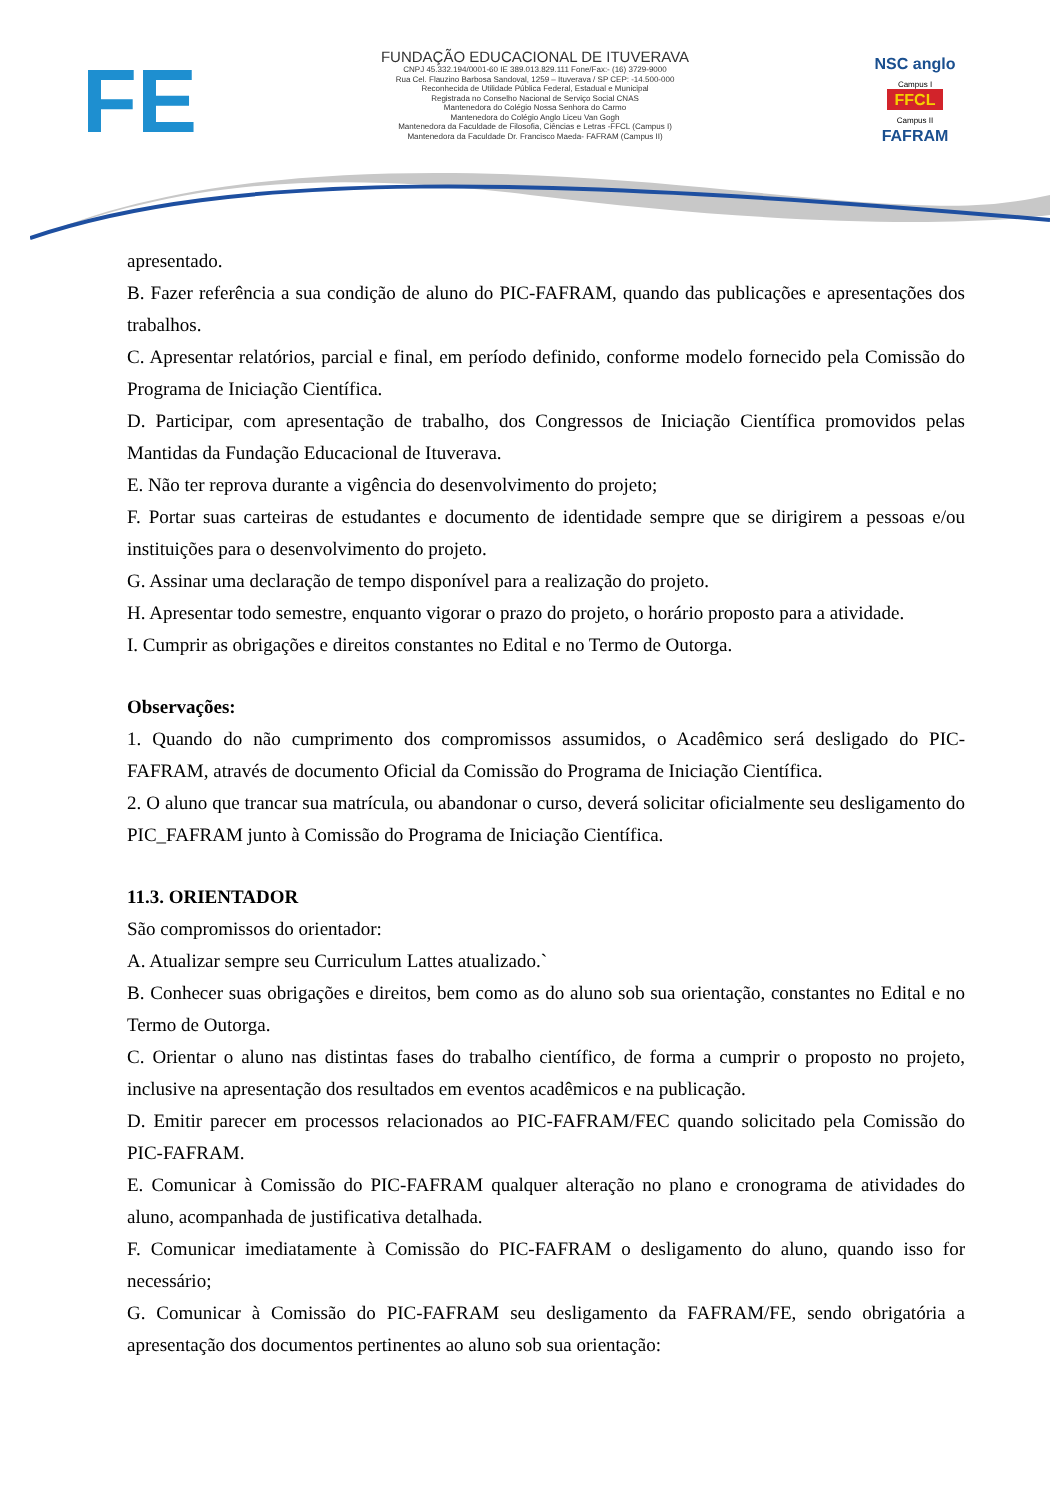FE
FUNDAÇÃO EDUCACIONAL DE ITUVERAVA
CNPJ 45.332.194/0001-60 IE 389.013.829.111 Fone/Fax:- (16) 3729-9000
Rua Cel. Flauzino Barbosa Sandoval, 1259 – Ituverava / SP CEP: -14.500-000
Reconhecida de Utilidade Pública Federal, Estadual e Municipal
Registrada no Conselho Nacional de Serviço Social CNAS
Mantenedora do Colégio Nossa Senhora do Carmo
Mantenedora do Colégio Anglo Liceu Van Gogh
Mantenedora da Faculdade de Filosofia, Ciências e Letras -FFCL (Campus I)
Mantenedora da Faculdade Dr. Francisco Maeda- FAFRAM (Campus II)
NSC anglo
Campus I
FFCL
Campus II
FAFRAM
apresentado.
B. Fazer referência a sua condição de aluno do PIC-FAFRAM, quando das publicações e apresentações dos trabalhos.
C. Apresentar relatórios, parcial e final, em período definido, conforme modelo fornecido pela Comissão do Programa de Iniciação Científica.
D. Participar, com apresentação de trabalho, dos Congressos de Iniciação Científica promovidos pelas Mantidas da Fundação Educacional de Ituverava.
E. Não ter reprova durante a vigência do desenvolvimento do projeto;
F. Portar suas carteiras de estudantes e documento de identidade sempre que se dirigirem a pessoas e/ou instituições para o desenvolvimento do projeto.
G. Assinar uma declaração de tempo disponível para a realização do projeto.
H. Apresentar todo semestre, enquanto vigorar o prazo do projeto, o horário proposto para a atividade.
I. Cumprir as obrigações e direitos constantes no Edital e no Termo de Outorga.
Observações:
1. Quando do não cumprimento dos compromissos assumidos, o Acadêmico será desligado do PIC-FAFRAM, através de documento Oficial da Comissão do Programa de Iniciação Científica.
2. O aluno que trancar sua matrícula, ou abandonar o curso, deverá solicitar oficialmente seu desligamento do PIC_FAFRAM junto à Comissão do Programa de Iniciação Científica.
11.3. ORIENTADOR
São compromissos do orientador:
A. Atualizar sempre seu Curriculum Lattes atualizado.`
B. Conhecer suas obrigações e direitos, bem como as do aluno sob sua orientação, constantes no Edital e no Termo de Outorga.
C. Orientar o aluno nas distintas fases do trabalho científico, de forma a cumprir o proposto no projeto, inclusive na apresentação dos resultados em eventos acadêmicos e na publicação.
D. Emitir parecer em processos relacionados ao PIC-FAFRAM/FEC quando solicitado pela Comissão do PIC-FAFRAM.
E. Comunicar à Comissão do PIC-FAFRAM qualquer alteração no plano e cronograma de atividades do aluno, acompanhada de justificativa detalhada.
F. Comunicar imediatamente à Comissão do PIC-FAFRAM o desligamento do aluno, quando isso for necessário;
G. Comunicar à Comissão do PIC-FAFRAM seu desligamento da FAFRAM/FE, sendo obrigatória a apresentação dos documentos pertinentes ao aluno sob sua orientação: